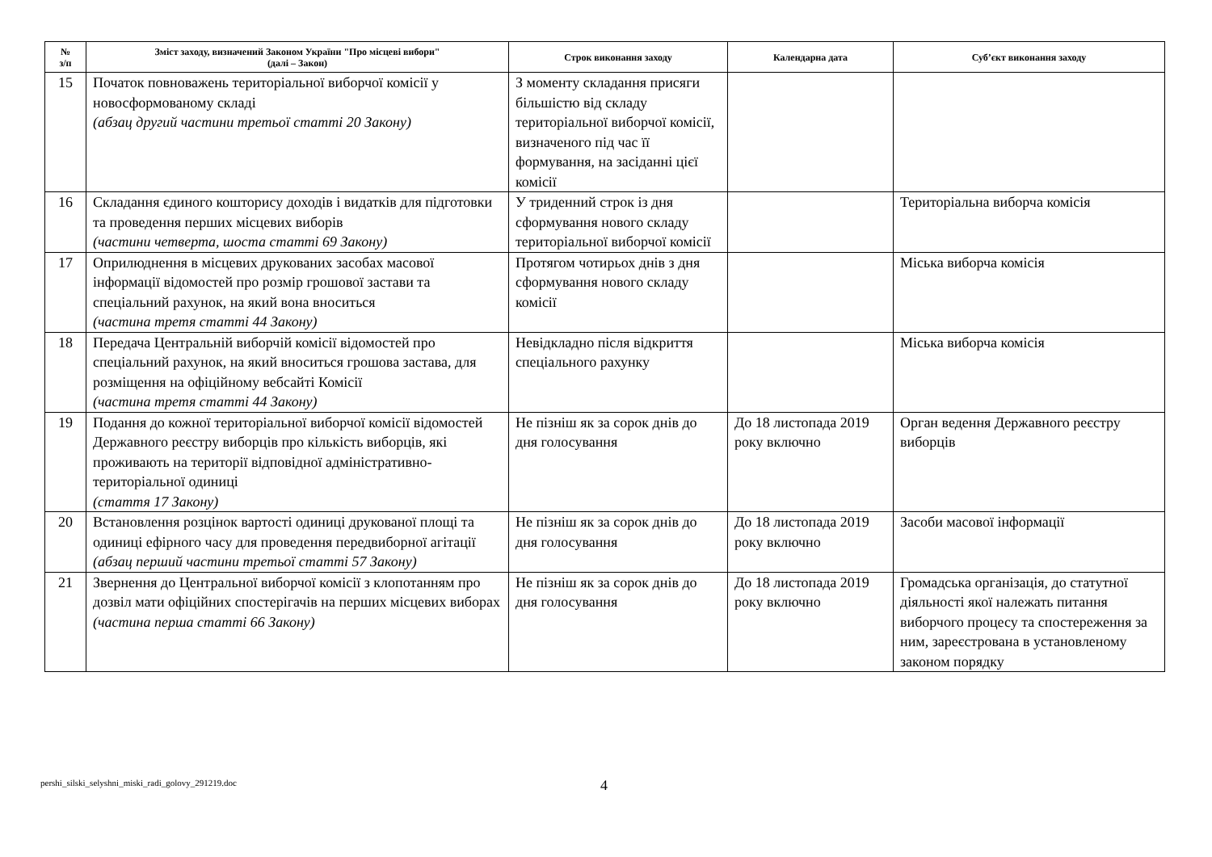| № з/п | Зміст заходу, визначений Законом України "Про місцеві вибори" (далі – Закон) | Строк виконання заходу | Календарна дата | Суб’єкт виконання заходу |
| --- | --- | --- | --- | --- |
| 15 | Початок повноважень територіальної виборчої комісії у новосформованому складі (абзац другий частини третьої статті 20 Закону) | З моменту складання присяги більшістю від складу територіальної виборчої комісії, визначеного під час її формування, на засіданні цієї комісії | | |
| 16 | Складання єдиного кошторису доходів і видатків для підготовки та проведення перших місцевих виборів (частини четверта, шоста статті 69 Закону) | У триденний строк із дня сформування нового складу територіальної виборчої комісії | | Територіальна виборча комісія |
| 17 | Оприлюднення в місцевих друкованих засобах масової інформації відомостей про розмір грошової застави та спеціальний рахунок, на який вона вноситься (частина третя статті 44 Закону) | Протягом чотирьох днів з дня сформування нового складу комісії | | Міська виборча комісія |
| 18 | Передача Центральній виборчій комісії відомостей про спеціальний рахунок, на який вноситься грошова застава, для розміщення на офіційному вебсайті Комісії (частина третя статті 44 Закону) | Невідкладно після відкриття спеціального рахунку | | Міська виборча комісія |
| 19 | Подання до кожної територіальної виборчої комісії відомостей Державного реєстру виборців про кількість виборців, які проживають на території відповідної адміністративно-територіальної одиниці (стаття 17 Закону) | Не пізніш як за сорок днів до дня голосування | До 18 листопада 2019 року включно | Орган ведення Державного реєстру виборців |
| 20 | Встановлення розцінок вартості одиниці друкованої площі та одиниці ефірного часу для проведення передвиборної агітації (абзац перший частини третьої статті 57 Закону) | Не пізніш як за сорок днів до дня голосування | До 18 листопада 2019 року включно | Засоби масової інформації |
| 21 | Звернення до Центральної виборчої комісії з клопотанням про дозвіл мати офіційних спостерігачів на перших місцевих виборах (частина перша статті 66 Закону) | Не пізніш як за сорок днів до дня голосування | До 18 листопада 2019 року включно | Громадська організація, до статутної діяльності якої належать питання виборчого процесу та спостереження за ним, зареєстрована в установленому законом порядку |
pershi_silski_selyshni_miski_radi_golovy_291219.doc
4